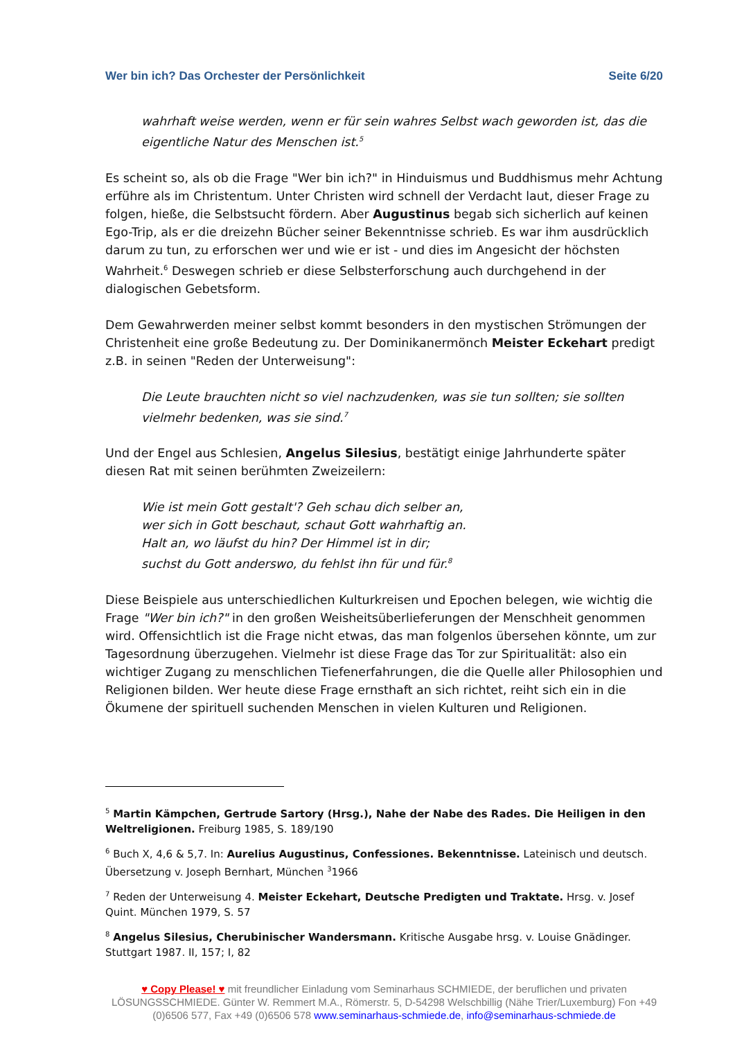Wer bin ich? Das Orchester der Persönlichkeit Seite 6/20
wahrhaft weise werden, wenn er für sein wahres Selbst wach geworden ist, das die eigentliche Natur des Menschen ist.<sup>5</sup>
Es scheint so, als ob die Frage "Wer bin ich?" in Hinduismus und Buddhismus mehr Achtung erführe als im Christentum. Unter Christen wird schnell der Verdacht laut, dieser Frage zu folgen, hieße, die Selbstsucht fördern. Aber Augustinus begab sich sicherlich auf keinen Ego-Trip, als er die dreizehn Bücher seiner Bekenntnisse schrieb. Es war ihm ausdrücklich darum zu tun, zu erforschen wer und wie er ist - und dies im Angesicht der höchsten Wahrheit.<sup>6</sup> Deswegen schrieb er diese Selbsterforschung auch durchgehend in der dialogischen Gebetsform.
Dem Gewahrwerden meiner selbst kommt besonders in den mystischen Strömungen der Christenheit eine große Bedeutung zu. Der Dominikanermönch Meister Eckehart predigt z.B. in seinen "Reden der Unterweisung":
Die Leute brauchten nicht so viel nachzudenken, was sie tun sollten; sie sollten vielmehr bedenken, was sie sind.<sup>7</sup>
Und der Engel aus Schlesien, Angelus Silesius, bestätigt einige Jahrhunderte später diesen Rat mit seinen berühmten Zweizeilern:
Wie ist mein Gott gestalt'? Geh schau dich selber an,
wer sich in Gott beschaut, schaut Gott wahrhaftig an.
Halt an, wo läufst du hin? Der Himmel ist in dir;
suchst du Gott anderswo, du fehlst ihn für und für.<sup>8</sup>
Diese Beispiele aus unterschiedlichen Kulturkreisen und Epochen belegen, wie wichtig die Frage "Wer bin ich?" in den großen Weisheitsüberlieferungen der Menschheit genommen wird. Offensichtlich ist die Frage nicht etwas, das man folgenlos übersehen könnte, um zur Tagesordnung überzugehen. Vielmehr ist diese Frage das Tor zur Spiritualität: also ein wichtiger Zugang zu menschlichen Tiefenerfahrungen, die die Quelle aller Philosophien und Religionen bilden. Wer heute diese Frage ernsthaft an sich richtet, reiht sich ein in die Ökumene der spirituell suchenden Menschen in vielen Kulturen und Religionen.
<sup>5</sup> Martin Kämpchen, Gertrude Sartory (Hrsg.), Nahe der Nabe des Rades. Die Heiligen in den Weltreligionen. Freiburg 1985, S. 189/190
<sup>6</sup> Buch X, 4,6 & 5,7. In: Aurelius Augustinus, Confessiones. Bekenntnisse. Lateinisch und deutsch. Übersetzung v. Joseph Bernhart, München <sup>3</sup>1966
<sup>7</sup> Reden der Unterweisung 4. Meister Eckehart, Deutsche Predigten und Traktate. Hrsg. v. Josef Quint. München 1979, S. 57
<sup>8</sup> Angelus Silesius, Cherubinischer Wandersmann. Kritische Ausgabe hrsg. v. Louise Gnädinger. Stuttgart 1987. II, 157; I, 82
♥ Copy Please! ♥ mit freundlicher Einladung vom Seminarhaus SCHMIEDE, der beruflichen und privaten LÖSUNGSSCHMIEDE. Günter W. Remmert M.A., Römerstr. 5, D-54298 Welschbillig (Nähe Trier/Luxemburg) Fon +49 (0)6506 577, Fax +49 (0)6506 578 www.seminarhaus-schmiede.de, info@seminarhaus-schmiede.de